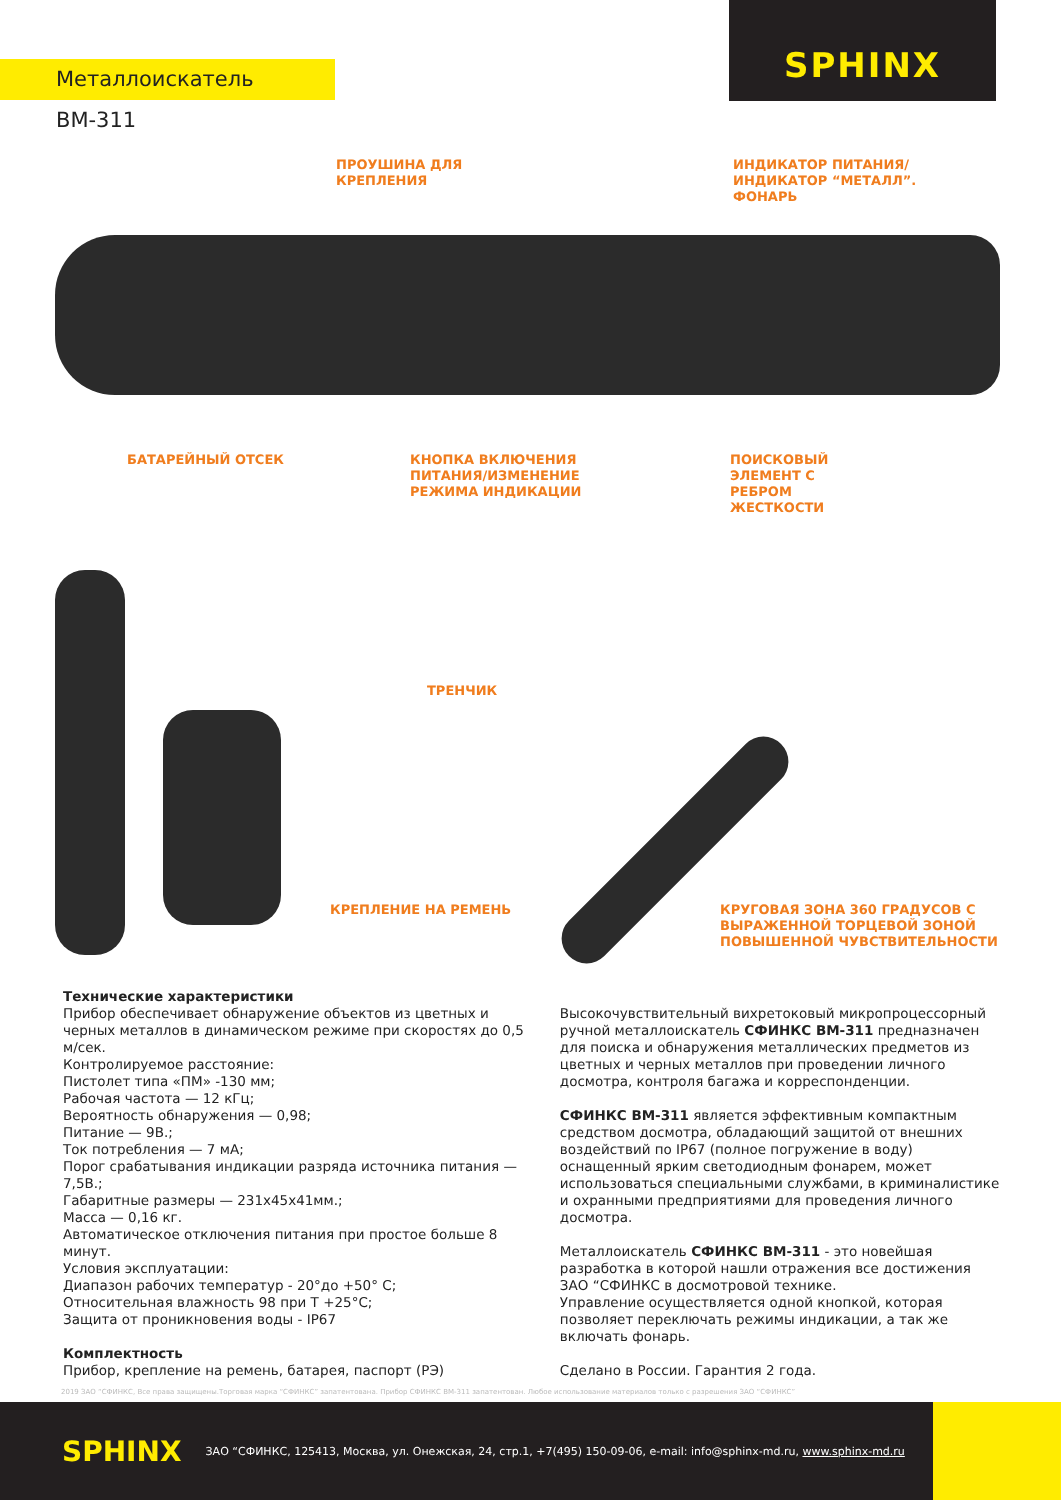Металлоискатель ВМ-311
SPHINX
ПРОУШИНА ДЛЯ
КРЕПЛЕНИЯ
ИНДИКАТОР ПИТАНИЯ/
ИНДИКАТОР “МЕТАЛЛ”.
ФОНАРЬ
БАТАРЕЙНЫЙ ОТСЕК
КНОПКА ВКЛЮЧЕНИЯ
ПИТАНИЯ/ИЗМЕНЕНИЕ
РЕЖИМА ИНДИКАЦИИ
ПОИСКОВЫЙ
ЭЛЕМЕНТ С
РЕБРОМ
ЖЕСТКОСТИ
ТРЕНЧИК
КРЕПЛЕНИЕ НА РЕМЕНЬ
КРУГОВАЯ ЗОНА 360 ГРАДУСОВ С
ВЫРАЖЕННОЙ ТОРЦЕВОЙ ЗОНОЙ
ПОВЫШЕННОЙ ЧУВСТВИТЕЛЬНОСТИ
Технические характеристики
Прибор обеспечивает обнаружение объектов из цветных и черных металлов в динамическом режиме при скоростях до 0,5 м/сек.
Контролируемое расстояние:
Пистолет типа «ПМ» -130 мм;
Рабочая частота — 12 кГц;
Вероятность обнаружения — 0,98;
Питание — 9В.;
Ток потребления — 7 мА;
Порог срабатывания индикации разряда источника питания — 7,5В.;
Габаритные размеры — 231х45х41мм.;
Масса — 0,16 кг.
Автоматическое отключения питания при простое больше 8 минут.
Условия эксплуатации:
Диапазон рабочих температур - 20°до +50° С;
Относительная влажность 98 при Т +25°С;
Защита от проникновения воды - IP67
Комплектность
Прибор, крепление на ремень, батарея, паспорт (РЭ)
Высокочувствительный вихретоковый микропроцессорный ручной металлоискатель СФИНКС ВМ-311 предназначен для поиска и обнаружения металлических предметов из цветных и черных металлов при проведении личного досмотра, контроля багажа и корреспонденции.
СФИНКС ВМ-311 является эффективным компактным средством досмотра, обладающий защитой от внешних воздействий по IP67 (полное погружение в воду) оснащенный ярким светодиодным фонарем, может использоваться специальными службами, в криминалистике и охранными предприятиями для проведения личного досмотра.
Металлоискатель СФИНКС ВМ-311 - это новейшая разработка в которой нашли отражения все достижения ЗАО “СФИНКС в досмотровой технике.
Управление осуществляется одной кнопкой, которая позволяет переключать режимы индикации, а так же включать фонарь.
Сделано в России. Гарантия 2 года.
2019 ЗАО “СФИНКС, Все права защищены.Торговая марка “СФИНКС” запатентована. Прибор СФИНКС ВМ-311 запатентован. Любое использование материалов только с разрешения ЗАО “СФИНКС”
SPHINX ЗАО “СФИНКС, 125413, Москва, ул. Онежская, 24, стр.1, +7(495) 150-09-06, e-mail: info@sphinx-md.ru, www.sphinx-md.ru